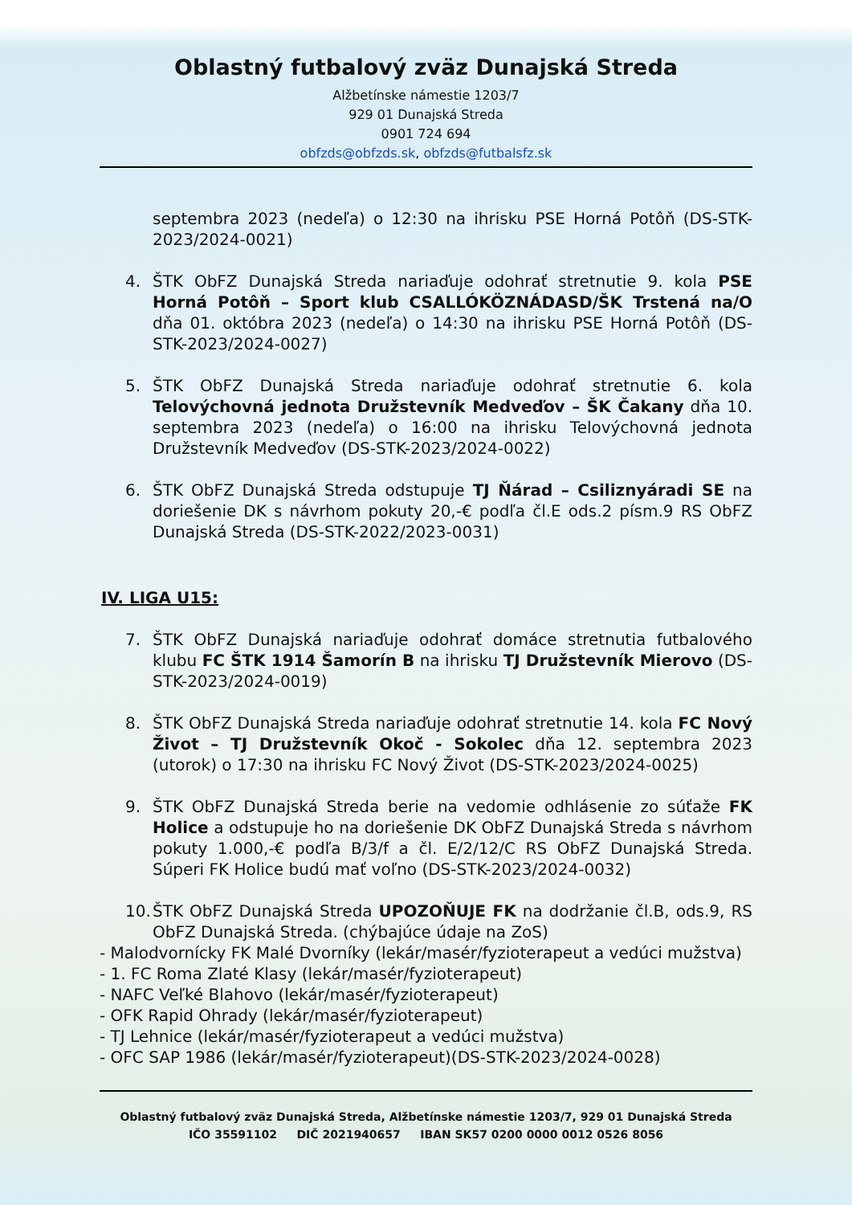Oblastný futbalový zväz Dunajská Streda
Alžbetínske námestie 1203/7
929 01 Dunajská Streda
0901 724 694
obfzds@obfzds.sk, obfzds@futbalsfz.sk
septembra 2023 (nedeľa) o 12:30 na ihrisku PSE Horná Potôň (DS-STK-2023/2024-0021)
4. ŠTK ObFZ Dunajská Streda nariaďuje odohrať stretnutie 9. kola PSE Horná Potôň – Sport klub CSALLÓKÖZNÁDASD/ŠK Trstená na/O dňa 01. októbra 2023 (nedeľa) o 14:30 na ihrisku PSE Horná Potôň (DS-STK-2023/2024-0027)
5. ŠTK ObFZ Dunajská Streda nariaďuje odohrať stretnutie 6. kola Telovýchovná jednota Družstevník Medveďov – ŠK Čakany dňa 10. septembra 2023 (nedeľa) o 16:00 na ihrisku Telovýchovná jednota Družstevník Medveďov (DS-STK-2023/2024-0022)
6. ŠTK ObFZ Dunajská Streda odstupuje TJ Ňárad – Csiliznyáradi SE na doriešenie DK s návrhom pokuty 20,-€ podľa čl.E ods.2 písm.9 RS ObFZ Dunajská Streda (DS-STK-2022/2023-0031)
IV. LIGA U15:
7. ŠTK ObFZ Dunajská nariaďuje odohrať domáce stretnutia futbalového klubu FC ŠTK 1914 Šamorín B na ihrisku TJ Družstevník Mierovo (DS-STK-2023/2024-0019)
8. ŠTK ObFZ Dunajská Streda nariaďuje odohrať stretnutie 14. kola FC Nový Život – TJ Družstevník Okoč - Sokolec dňa 12. septembra 2023 (utorok) o 17:30 na ihrisku FC Nový Život (DS-STK-2023/2024-0025)
9. ŠTK ObFZ Dunajská Streda berie na vedomie odhlásenie zo súťaže FK Holice a odstupuje ho na doriešenie DK ObFZ Dunajská Streda s návrhom pokuty 1.000,-€ podľa B/3/f a čl. E/2/12/C RS ObFZ Dunajská Streda. Súperi FK Holice budú mať voľno (DS-STK-2023/2024-0032)
10. ŠTK ObFZ Dunajská Streda UPOZOŇUJE FK na dodržanie čl.B, ods.9, RS ObFZ Dunajská Streda. (chýbajúce údaje na ZoS)
- Malodvornícky FK Malé Dvorníky (lekár/masér/fyzioterapeut a vedúci mužstva)
- 1. FC Roma Zlaté Klasy (lekár/masér/fyzioterapeut)
- NAFC Veľké Blahovo (lekár/masér/fyzioterapeut)
- OFK Rapid Ohrady (lekár/masér/fyzioterapeut)
- TJ Lehnice (lekár/masér/fyzioterapeut a vedúci mužstva)
- OFC SAP 1986 (lekár/masér/fyzioterapeut)(DS-STK-2023/2024-0028)
Oblastný futbalový zväz Dunajská Streda, Alžbetínske námestie 1203/7, 929 01 Dunajská Streda
IČO 35591102 DIČ 2021940657 IBAN SK57 0200 0000 0012 0526 8056